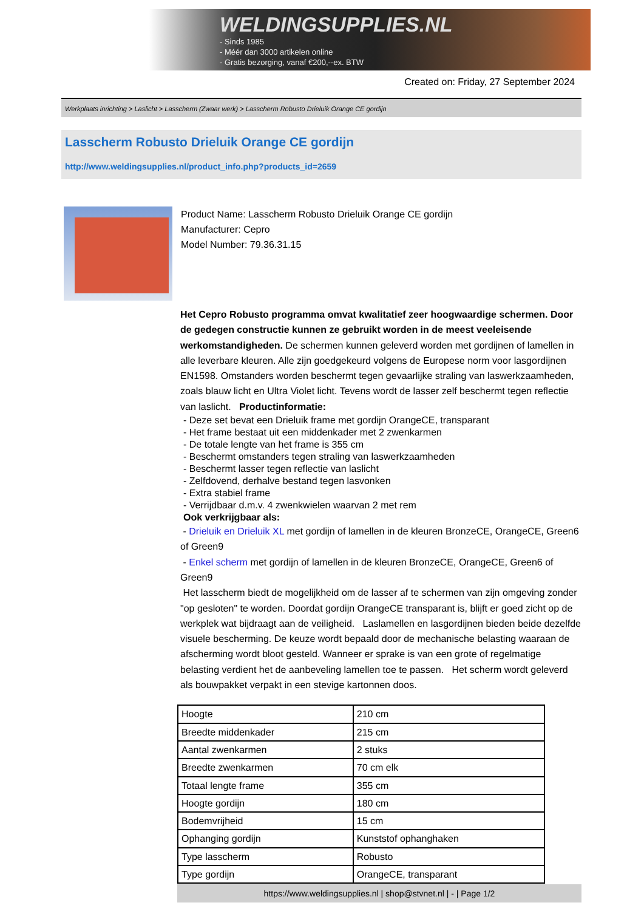WELDINGSUPPLIES.NL
- Sinds 1985
- Méér dan 3000 artikelen online
- Gratis bezorging, vanaf €200,--ex. BTW
Created on: Friday, 27 September 2024
Werkplaats inrichting > Laslicht > Lasscherm (Zwaar werk) > Lasscherm Robusto Drieluik Orange CE gordijn
Lasscherm Robusto Drieluik Orange CE gordijn
http://www.weldingsupplies.nl/product_info.php?products_id=2659
Product Name: Lasscherm Robusto Drieluik Orange CE gordijn
Manufacturer: Cepro
Model Number: 79.36.31.15
Het Cepro Robusto programma omvat kwalitatief zeer hoogwaardige schermen. Door de gedegen constructie kunnen ze gebruikt worden in de meest veeleisende werkomstandigheden. De schermen kunnen geleverd worden met gordijnen of lamellen in alle leverbare kleuren. Alle zijn goedgekeurd volgens de Europese norm voor lasgordijnen EN1598. Omstanders worden beschermt tegen gevaarlijke straling van laswerkzaamheden, zoals blauw licht en Ultra Violet licht. Tevens wordt de lasser zelf beschermt tegen reflectie van laslicht. Productinformatie:
- Deze set bevat een Drieluik frame met gordijn OrangeCE, transparant
- Het frame bestaat uit een middenkader met 2 zwenkarmen
- De totale lengte van het frame is 355 cm
- Beschermt omstanders tegen straling van laswerkzaamheden
- Beschermt lasser tegen reflectie van laslicht
- Zelfdovend, derhalve bestand tegen lasvonken
- Extra stabiel frame
- Verrijdbaar d.m.v. 4 zwenkwielen waarvan 2 met rem
Ook verkrijgbaar als:
- Drieluik en Drieluik XL met gordijn of lamellen in de kleuren BronzeCE, OrangeCE, Green6 of Green9
- Enkel scherm met gordijn of lamellen in de kleuren BronzeCE, OrangeCE, Green6 of Green9
Het lasscherm biedt de mogelijkheid om de lasser af te schermen van zijn omgeving zonder "op gesloten" te worden. Doordat gordijn OrangeCE transparant is, blijft er goed zicht op de werkplek wat bijdraagt aan de veiligheid. Laslamellen en lasgordijnen bieden beide dezelfde visuele bescherming. De keuze wordt bepaald door de mechanische belasting waaraan de afscherming wordt bloot gesteld. Wanneer er sprake is van een grote of regelmatige belasting verdient het de aanbeveling lamellen toe te passen. Het scherm wordt geleverd als bouwpakket verpakt in een stevige kartonnen doos.
| Hoogte | 210 cm |
| Breedte middenkader | 215 cm |
| Aantal zwenkarmen | 2 stuks |
| Breedte zwenkarmen | 70 cm elk |
| Totaal lengte frame | 355 cm |
| Hoogte gordijn | 180 cm |
| Bodemvrijheid | 15 cm |
| Ophanging gordijn | Kunststof ophanghaken |
| Type lasscherm | Robusto |
| Type gordijn | OrangeCE, transparant |
https://www.weldingsupplies.nl | shop@stvnet.nl | - | Page 1/2